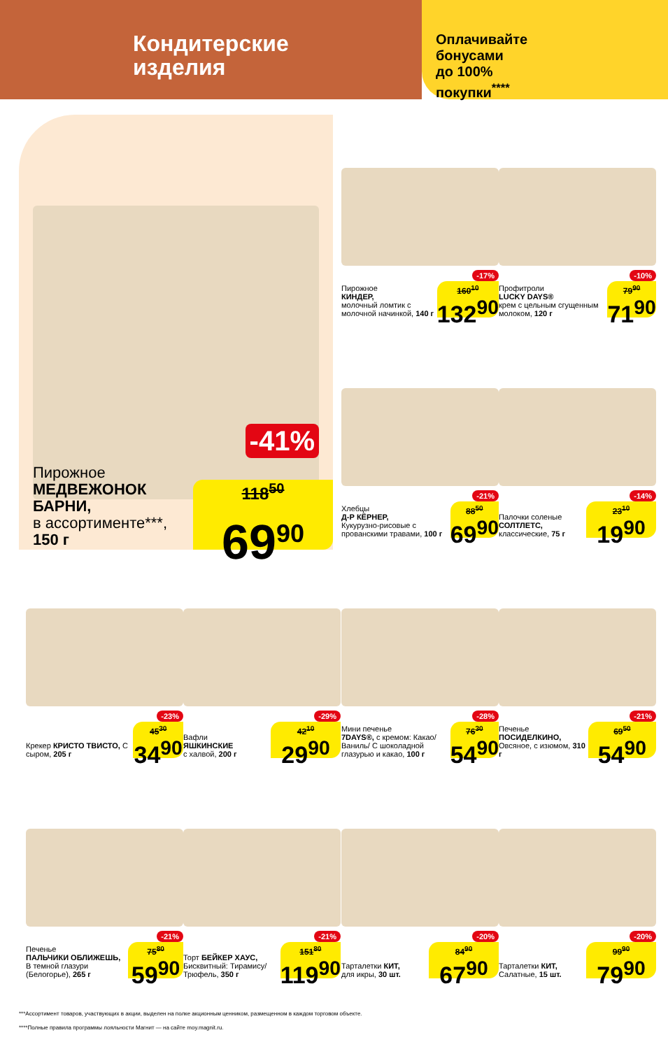Кондитерские
изделия
Оплачивайте
бонусами
до 100%
покупки<sup>****</sup>
Пирожное
МЕДВЕЖОНОК БАРНИ,
в ассортименте***, 150 г
-41%
118<sup>50</sup>
69<sup>90</sup>
-17%
Пирожное
КИНДЕР,
молочный ломтик с молочной начинкой, 140 г
160<sup>10</sup>
132<sup>90</sup>
-10%
Профитроли
LUCKY DAYS®
крем с цельным сгущенным молоком, 120 г
79<sup>90</sup>
71<sup>90</sup>
-21%
Хлебцы
Д-Р КЁРНЕР,
Кукурузно-рисовые с прованскими травами, 100 г
88<sup>50</sup>
69<sup>90</sup>
-14%
Палочки соленые
СОЛТЛЕТС,
классические, 75 г
23<sup>10</sup>
19<sup>90</sup>
-23%
Крекер КРИСТО ТВИСТО, С сыром, 205 г
45<sup>30</sup>
34<sup>90</sup>
-29%
Вафли
ЯШКИНСКИЕ
с халвой, 200 г
42<sup>10</sup>
29<sup>90</sup>
-28%
Мини печенье
7DAYS®, с кремом: Какао/ Ваниль/ С шоколадной глазурью и какао, 100 г
76<sup>30</sup>
54<sup>90</sup>
-21%
Печенье
ПОСИДЕЛКИНО,
Овсяное, с изюмом, 310 г
69<sup>50</sup>
54<sup>90</sup>
-21%
Печенье
ПАЛЬЧИКИ ОБЛИЖЕШЬ,
В темной глазури (Белогорье), 265 г
75<sup>80</sup>
59<sup>90</sup>
-21%
Торт БЕЙКЕР ХАУС, Бисквитный: Тирамису/ Трюфель, 350 г
151<sup>80</sup>
119<sup>90</sup>
-20%
Тарталетки КИТ,
для икры, 30 шт.
84<sup>90</sup>
67<sup>90</sup>
-20%
Тарталетки КИТ,
Салатные, 15 шт.
99<sup>90</sup>
79<sup>90</sup>
***Ассортимент товаров, участвующих в акции, выделен на полке акционным ценником, размещенном в каждом торговом объекте.
****Полные правила программы лояльности Магнит — на сайте moy.magnit.ru.